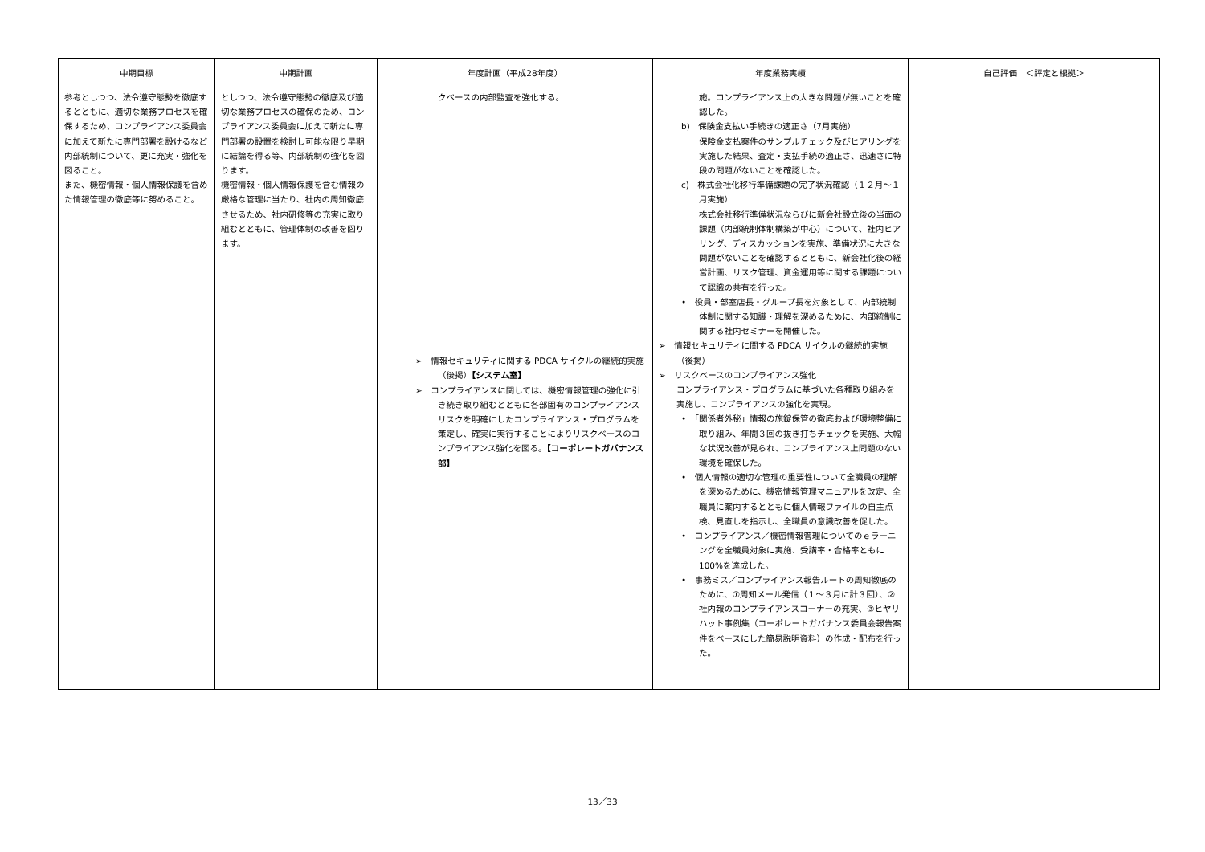| 中期目標 | 中期計画 | 年度計画（平成28年度） | 年度業務実績 | 自己評価 ＜評定と根拠＞ |
| --- | --- | --- | --- | --- |
| 参考としつつ、法令遵守態勢を徹底するとともに、適切な業務プロセスを確保するため、コンプライアンス委員会に加えて新たに専門部署を設けるなど内部統制について、更に充実・強化を図ること。 また、機密情報・個人情報保護を含めた情報管理の徹底等に努めること。 | としつつ、法令遵守態勢の徹底及び適切な業務プロセスの確保のため、コンプライアンス委員会に加えて新たに専門部署の設置を検討し可能な限り早期に結論を得る等、内部統制の強化を図ります。 機密情報・個人情報保護を含む情報の厳格な管理に当たり、社内の周知徹底させるため、社内研修等の充実に取り組むとともに、管理体制の改善を図ります。 | クベースの内部監査を強化する。 ➢ 情報セキュリティに関する PDCA サイクルの継続的実施（後掲） 【システム室】 ➢ コンプライアンスに関しては、機密情報管理の強化に引き続き取り組むとともに各部固有のコンプライアンスリスクを明確にしたコンプライアンス・プログラムを策定し、確実に実行することによりリスクベースのコンプライアンス強化を図る。 【コーポレートガバナンス部】 | 施。コンプライアンス上の大きな問題が無いことを確認した。 b) 保険金支払い手続きの適正さ（7月実施） 保険金支払案件のサンプルチェック及びヒアリングを実施した結果、査定・支払手続の適正さ、迅速さに特段の問題がないことを確認した。 c) 株式会社化移行準備課題の完了状況確認（１２月～１月実施） 株式会社移行準備状況ならびに新会社設立後の当面の課題（内部統制体制構築が中心）について、社内ヒアリング、ディスカッションを実施、準備状況に大きな問題がないことを確認するとともに、新会社化後の経営計画、リスク管理、資金運用等に関する課題について認識の共有を行った。 • 役員・部室店長・グループ長を対象として、内部統制体制に関する知識・理解を深めるために、内部統制に関する社内セミナーを開催した。 ➢ 情報セキュリティに関する PDCA サイクルの継続的実施（後掲） ➢ リスクベースのコンプライアンス強化 コンプライアンス・プログラムに基づいた各種取り組みを実施し、コンプライアンスの強化を実現。 • 「関係者外秘」情報の施錠保管の徹底および環境整備に取り組み、年間３回の抜き打ちチェックを実施、大幅な状況改善が見られ、コンプライアンス上問題のない環境を確保した。 • 個人情報の適切な管理の重要性について全職員の理解を深めるために、機密情報管理マニュアルを改定、全職員に案内するとともに個人情報ファイルの自主点検、見直しを指示し、全職員の意識改善を促した。 • コンプライアンス／機密情報管理についてのｅラーニングを全職員対象に実施、受講率・合格率ともに 100%を達成した。 • 事務ミス／コンプライアンス報告ルートの周知徹底のために、①周知メール発信（１～３月に計３回）、②社内報のコンプライアンスコーナーの充実、③ヒヤリハット事例集（コーポレートガバナンス委員会報告案件をベースにした簡易説明資料）の作成・配布を行った。 | |
13／33